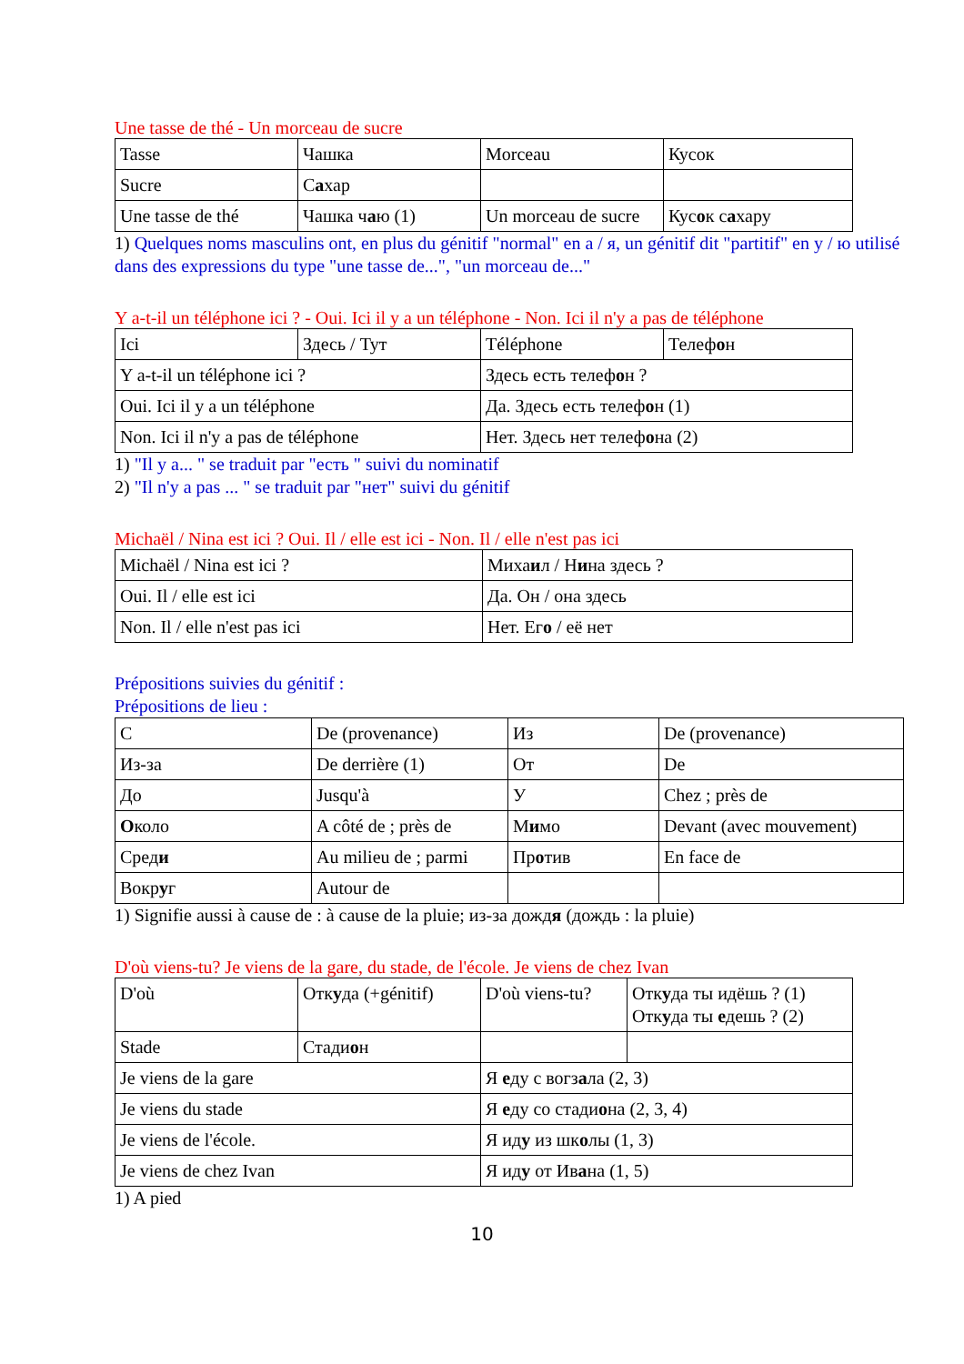Une tasse de thé - Un morceau de sucre
| Tasse | Чашка | Morceau | Кусок |
| Sucre | С а хар | | |
| Une tasse de thé | Чашка ч а ю (1) | Un morceau de sucre | Кус о к с а хару |
1) Quelques noms masculins ont, en plus du génitif "normal" en a / я, un génitif dit "partitif" en y / ю utilisé dans des expressions du type "une tasse de...", "un morceau de..."
Y a-t-il un téléphone ici ? - Oui. Ici il y a un téléphone - Non. Ici il n'y a pas de téléphone
| Ici | Здесь / Тут | Téléphone | Телеф о н |
| Y a-t-il un téléphone ici ? | | Здесь есть телеф о н ? | |
| Oui. Ici il y a un téléphone | | Да. Здесь есть телеф о н (1) | |
| Non. Ici il n'y a pas de téléphone | | Нет. Здесь нет телеф о на (2) | |
1) "Il y a... " se traduit par "есть " suivi du nominatif
2) "Il n'y a pas ... " se traduit par "нет" suivi du génitif
Michaël / Nina est ici ? Oui. Il / elle est ici - Non. Il / elle n'est pas ici
| Michaël / Nina est ici ? | Миха и л / Н и на здесь ? |
| Oui. Il / elle est ici | Да. Он / она здесь |
| Non. Il / elle n'est pas ici | Нет. Ег о / её нет |
Prépositions suivies du génitif :
Prépositions de lieu :
| С | De (provenance) | Из | De (provenance) |
| Из-за | De derrière (1) | От | De |
| До | Jusqu'à | У | Chez ; près de |
| О коло | A côté de ; près de | М и мо | Devant (avec mouvement) |
| Сред и | Au milieu de ; parmi | Пр о тив | En face de |
| Вокр у г | Autour de | | |
1) Signifie aussi à cause de : à cause de la pluie; из-за дождя (дождь : la pluie)
D'où viens-tu? Je viens de la gare, du stade, de l'école. Je viens de chez Ivan
| D'où | Отк у да (+génitif) | D'où viens-tu? | Отк у да ты идёшь ? (1) Отк у да ты е дешь ? (2) |
| Stade | Стади о н | | |
| Je viens de la gare | | Я е ду с вогз а ла (2, 3) | |
| Je viens du stade | | Я е ду со стади о на (2, 3, 4) | |
| Je viens de l'école. | | Я ид у из шк о лы (1, 3) | |
| Je viens de chez Ivan | | Я ид у от Ив а на (1, 5) | |
1) A pied
10